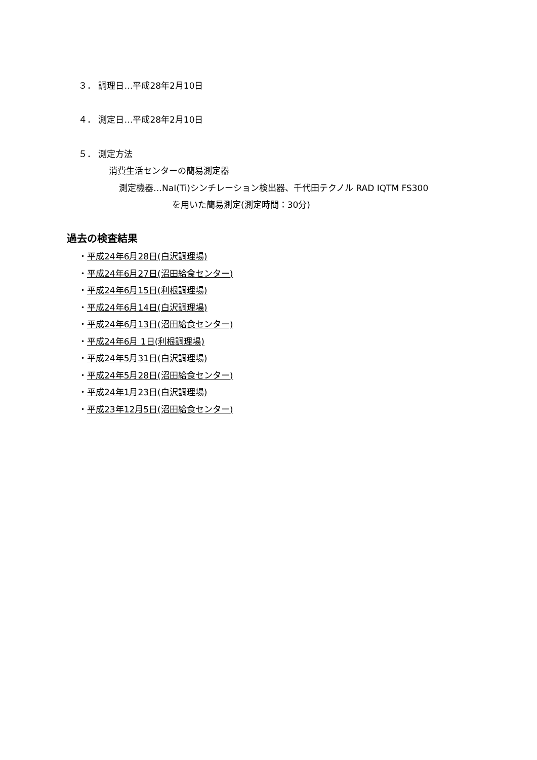３． 調理日…平成28年2月10日
４． 測定日…平成28年2月10日
５． 測定方法
消費生活センターの簡易測定器
測定機器…NaI(Ti)シンチレーション検出器、千代田テクノル RAD IQTM FS300
を用いた簡易測定(測定時間：30分)
過去の検査結果
・平成24年6月28日(白沢調理場)
・平成24年6月27日(沼田給食センター)
・平成24年6月15日(利根調理場)
・平成24年6月14日(白沢調理場)
・平成24年6月13日(沼田給食センター)
・平成24年6月 1日(利根調理場)
・平成24年5月31日(白沢調理場)
・平成24年5月28日(沼田給食センター)
・平成24年1月23日(白沢調理場)
・平成23年12月5日(沼田給食センター)